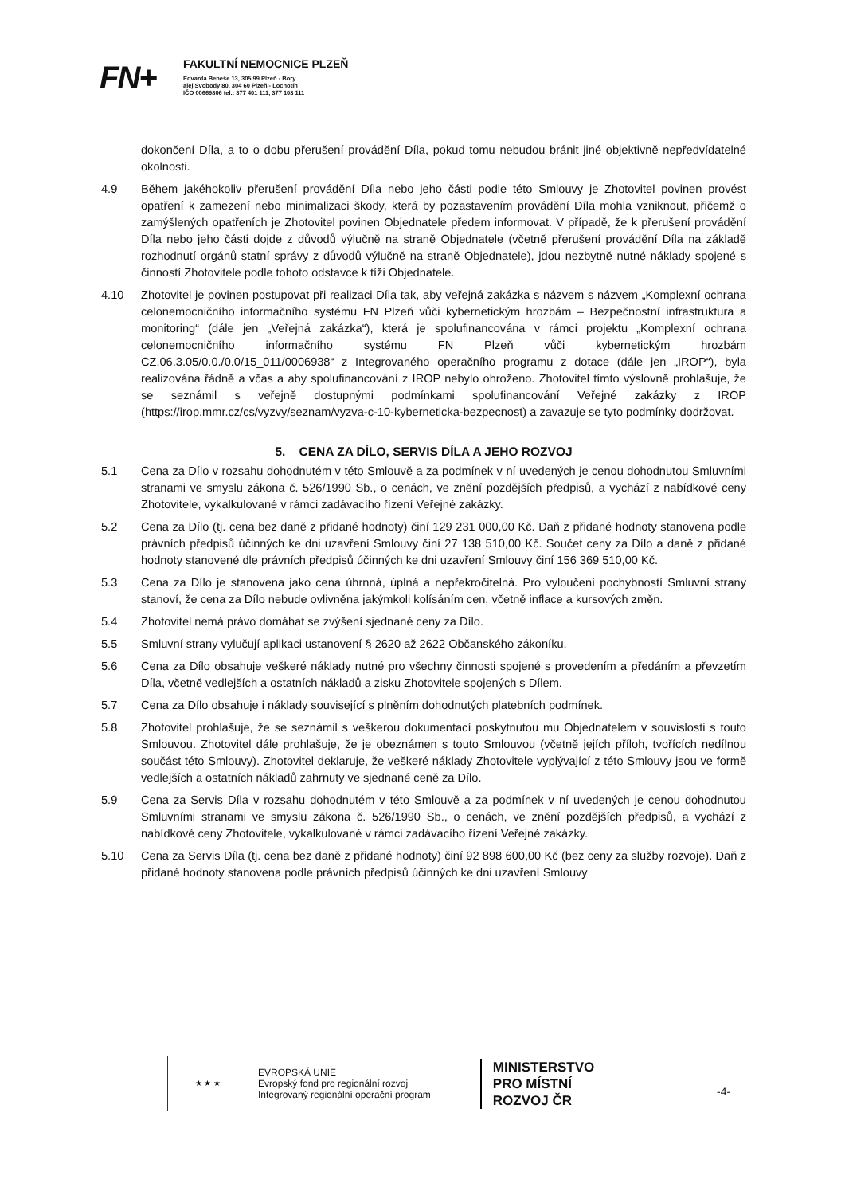FN+
FAKULTNÍ NEMOCNICE PLZEŇ
Edvarda Beneše 13, 305 99 Plzeň - Bory
alej Svobody 80, 304 60 Plzeň - Lochotín
IČO 00669806 tel.: 377 401 111, 377 103 111
dokončení Díla, a to o dobu přerušení provádění Díla, pokud tomu nebudou bránit jiné objektivně nepředvídatelné okolnosti.
4.9 Během jakéhokoliv přerušení provádění Díla nebo jeho části podle této Smlouvy je Zhotovitel povinen provést opatření k zamezení nebo minimalizaci škody, která by pozastavením provádění Díla mohla vzniknout, přičemž o zamýšlených opatřeních je Zhotovitel povinen Objednatele předem informovat. V případě, že k přerušení provádění Díla nebo jeho části dojde z důvodů výlučně na straně Objednatele (včetně přerušení provádění Díla na základě rozhodnutí orgánů statní správy z důvodů výlučně na straně Objednatele), jdou nezbytně nutné náklady spojené s činností Zhotovitele podle tohoto odstavce k tíži Objednatele.
4.10 Zhotovitel je povinen postupovat při realizaci Díla tak, aby veřejná zakázka s názvem s názvem „Komplexní ochrana celonemocničního informačního systému FN Plzeň vůči kybernetickým hrozbám – Bezpečnostní infrastruktura a monitoring“ (dále jen „Veřejná zakázka“), která je spolufinancována v rámci projektu „Komplexní ochrana celonemocničního informačního systému FN Plzeň vůči kybernetickým hrozbám CZ.06.3.05/0.0./0.0/15_011/0006938“ z Integrovaného operačního programu z dotace (dále jen „IROP“), byla realizována řádně a včas a aby spolufinancování z IROP nebylo ohroženo. Zhotovitel tímto výslovně prohlašuje, že se seznámil s veřejně dostupnými podmínkami spolufinancování Veřejné zakázky z IROP (https://irop.mmr.cz/cs/vyzvy/seznam/vyzva-c-10-kyberneticka-bezpecnost) a zavazuje se tyto podmínky dodržovat.
5. CENA ZA DÍLO, SERVIS DÍLA A JEHO ROZVOJ
5.1 Cena za Dílo v rozsahu dohodnutém v této Smlouvě a za podmínek v ní uvedených je cenou dohodnutou Smluvními stranami ve smyslu zákona č. 526/1990 Sb., o cenách, ve znění pozdějších předpisů, a vychází z nabídkové ceny Zhotovitele, vykalkulované v rámci zadávacího řízení Veřejné zakázky.
5.2 Cena za Dílo (tj. cena bez daně z přidané hodnoty) činí 129 231 000,00 Kč. Daň z přidané hodnoty stanovena podle právních předpisů účinných ke dni uzavření Smlouvy činí 27 138 510,00 Kč. Součet ceny za Dílo a daně z přidané hodnoty stanovené dle právních předpisů účinných ke dni uzavření Smlouvy činí 156 369 510,00 Kč.
5.3 Cena za Dílo je stanovena jako cena úhrnná, úplná a nepřekročitelná. Pro vyloučení pochybností Smluvní strany stanoví, že cena za Dílo nebude ovlivněna jakýmkoli kolísáním cen, včetně inflace a kursových změn.
5.4 Zhotovitel nemá právo domáhat se zvýšení sjednané ceny za Dílo.
5.5 Smluvní strany vylučují aplikaci ustanovení § 2620 až 2622 Občanského zákoníku.
5.6 Cena za Dílo obsahuje veškeré náklady nutné pro všechny činnosti spojené s provedením a předáním a převzetím Díla, včetně vedlejších a ostatních nákladů a zisku Zhotovitele spojených s Dílem.
5.7 Cena za Dílo obsahuje i náklady související s plněním dohodnutých platebních podmínek.
5.8 Zhotovitel prohlašuje, že se seznámil s veškerou dokumentací poskytnutou mu Objednatelem v souvislosti s touto Smlouvou. Zhotovitel dále prohlašuje, že je obeznámen s touto Smlouvou (včetně jejích příloh, tvořících nedílnou součást této Smlouvy). Zhotovitel deklaruje, že veškeré náklady Zhotovitele vyplývající z této Smlouvy jsou ve formě vedlejších a ostatních nákladů zahrnuty ve sjednané ceně za Dílo.
5.9 Cena za Servis Díla v rozsahu dohodnutém v této Smlouvě a za podmínek v ní uvedených je cenou dohodnutou Smluvními stranami ve smyslu zákona č. 526/1990 Sb., o cenách, ve znění pozdějších předpisů, a vychází z nabídkové ceny Zhotovitele, vykalkulované v rámci zadávacího řízení Veřejné zakázky.
5.10 Cena za Servis Díla (tj. cena bez daně z přidané hodnoty) činí 92 898 600,00 Kč (bez ceny za služby rozvoje). Daň z přidané hodnoty stanovena podle právních předpisů účinných ke dni uzavření Smlouvy
★ ★ ★
EVROPSKÁ UNIE
Evropský fond pro regionální rozvoj
Integrovaný regionální operační program
MINISTERSTVO
PRO MÍSTNÍ
ROZVOJ ČR
-4-